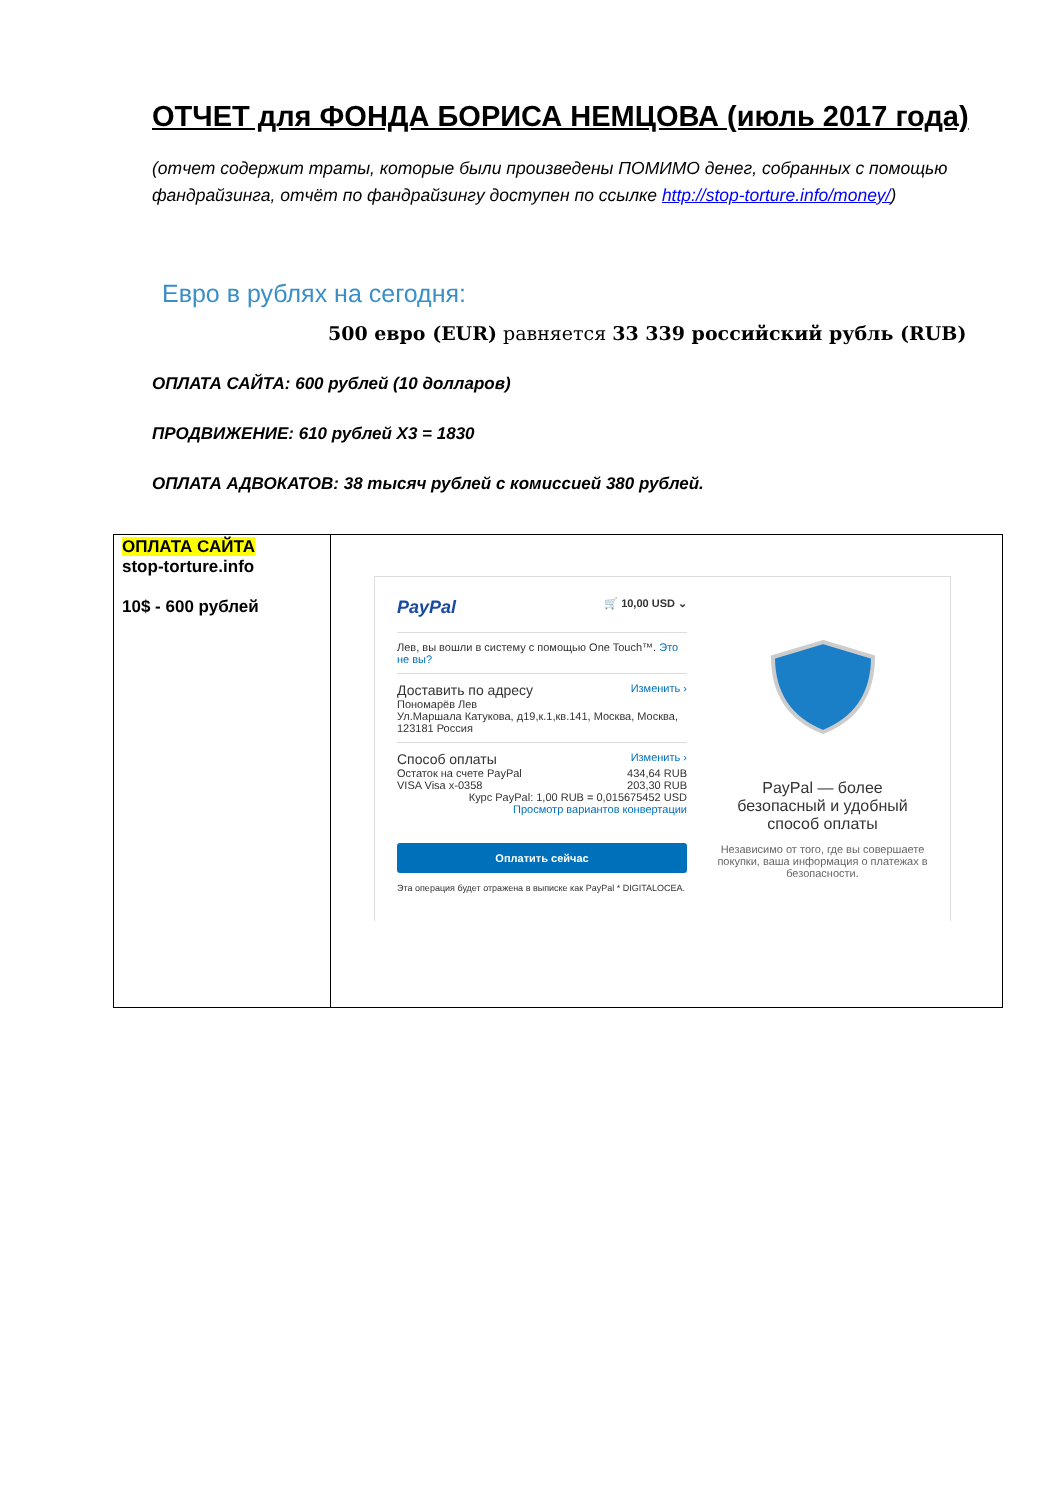ОТЧЕТ для ФОНДА БОРИСА НЕМЦОВА (июль 2017 года)
(отчет содержит траты, которые были произведены ПОМИМО денег, собранных с помощью фандрайзинга, отчёт по фандрайзингу доступен по ссылке http://stop-torture.info/money/)
Евро в рублях на сегодня:
500 евро (EUR) равняется 33 339 российский рубль (RUB)
ОПЛАТА САЙТА: 600 рублей (10 долларов)
ПРОДВИЖЕНИЕ: 610 рублей Х3 = 1830
ОПЛАТА АДВОКАТОВ: 38 тысяч рублей с комиссией 380 рублей.
| ОПЛАТА САЙТА stop-torture.info 10$ - 600 рублей | PayPal 🛒 10,00 USD ⌄ Лев, вы вошли в систему с помощью One Touch™. Это не вы? Доставить по адресу Изменить › Пономарёв Лев Ул.Маршала Катукова, д19,к.1,кв.141, Москва, Москва, 123181 Россия Способ оплаты Изменить › Остаток на счете PayPal 434,64 RUB VISA Visa x-0358 203,30 RUB Курс PayPal: 1,00 RUB = 0,015675452 USD Просмотр вариантов конвертации Оплатить сейчас Эта операция будет отражена в выписке как PayPal * DIGITALOCEA. PayPal — более безопасный и удобный способ оплаты Независимо от того, где вы совершаете покупки, ваша информация о платежах в безопасности. |